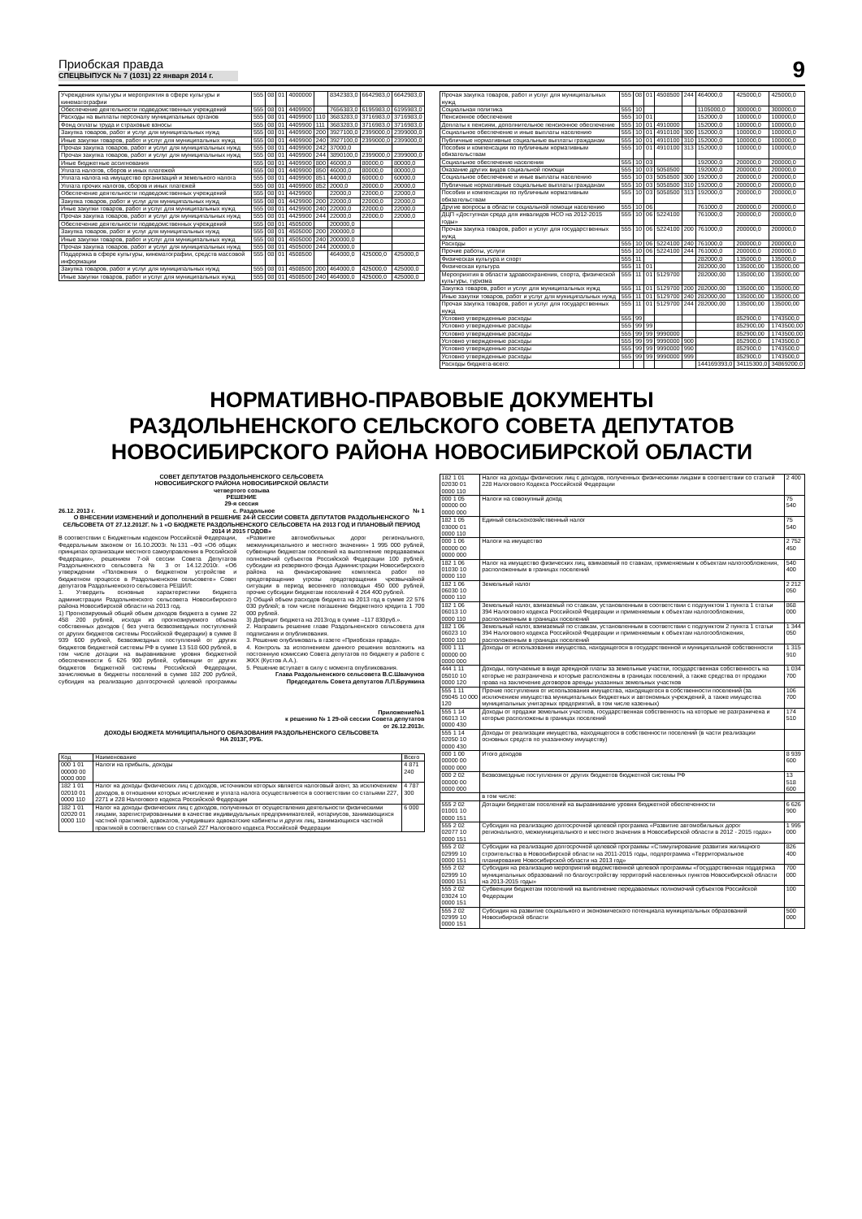Приобская правда
СПЕЦВЫПУСК № 7 (1031) 22 января 2014 г.
9
| Учреждения культуры и мероприятия в сфере культуры и кинематографии | 555 | 08 | 01 | 4000000 | | 8342383,0 | 6642983,0 | 6642983,0 |
| Обеспечение деятельности подведомственных учреждений | 555 | 08 | 01 | 4409900 | | 7656383,0 | 6195983,0 | 6195983,0 |
| Расходы на выплаты персоналу муниципальных органов | 555 | 08 | 01 | 4409900 | 110 | 3683283,0 | 3716983,0 | 3716983,0 |
| Фонд оплаты труда и страховые взносы | 555 | 08 | 01 | 4409900 | 111 | 3683283,0 | 3716983,0 | 3716983,0 |
| Закупка товаров, работ и услуг для муниципальных нужд | 555 | 08 | 01 | 4409900 | 200 | 3927100,0 | 2399000,0 | 2399000,0 |
| Иные закупки товаров, работ и услуг для муниципальных нужд | 555 | 08 | 01 | 4409900 | 240 | 3927100,0 | 2399000,0 | 2399000,0 |
| Прочая закупка товаров, работ и услуг для муниципальных нужд | 555 | 08 | 01 | 4409900 | 242 | 37000,0 | | |
| Прочая закупка товаров, работ и услуг для муниципальных нужд | 555 | 08 | 01 | 4409900 | 244 | 3890100,0 | 2399000,0 | 2399000,0 |
| Иные бюджетные ассигнования | 555 | 08 | 01 | 4409900 | 800 | 46000,0 | 80000,0 | 80000,0 |
| Уплата налогов, сборов и иных платежей | 555 | 08 | 01 | 4409900 | 850 | 46000,0 | 80000,0 | 80000,0 |
| Уплата налога на имущество организаций и земельного налога | 555 | 08 | 01 | 4409900 | 851 | 44000,0 | 60000,0 | 60000,0 |
| Уплата прочих налогов, сборов и иных платежей | 555 | 08 | 01 | 4409900 | 852 | 2000,0 | 20000,0 | 20000,0 |
| Обеспечение деятельности подведомственных учреждений | 555 | 08 | 01 | 4429900 | | 22000,0 | 22000,0 | 22000,0 |
| Закупка товаров, работ и услуг для муниципальных нужд | 555 | 08 | 01 | 4429900 | 200 | 22000,0 | 22000,0 | 22000,0 |
| Иные закупки товаров, работ и услуг для муниципальных нужд | 555 | 08 | 01 | 4429900 | 240 | 22000,0 | 22000,0 | 22000,0 |
| Прочая закупка товаров, работ и услуг для муниципальных нужд | 555 | 08 | 01 | 4429900 | 244 | 22000,0 | 22000,0 | 22000,0 |
| Обеспечение деятельности подведомственных учреждений | 555 | 08 | 01 | 4505000 | | 200000,0 | | |
| Закупка товаров, работ и услуг для муниципальных нужд | 555 | 08 | 01 | 4505000 | 200 | 200000,0 | | |
| Иные закупки товаров, работ и услуг для муниципальных нужд | 555 | 08 | 01 | 4505000 | 240 | 200000,0 | | |
| Прочая закупка товаров, работ и услуг для муниципальных нужд | 555 | 08 | 01 | 4505000 | 244 | 200000,0 | | |
| Поддержка в сфере культуры, кинематографии, средств массовой информации | 555 | 08 | 01 | 4508500 | | 464000,0 | 425000,0 | 425000,0 |
| Закупка товаров, работ и услуг для муниципальных нужд | 555 | 08 | 01 | 4508500 | 200 | 464000,0 | 425000,0 | 425000,0 |
| Иные закупки товаров, работ и услуг для муниципальных нужд | 555 | 08 | 01 | 4508500 | 240 | 464000,0 | 425000,0 | 425000,0 |
| Прочая закупка товаров, работ и услуг для муниципальных нужд | 555 | 08 | 01 | 4508500 | 244 | 464000,0 | 425000,0 | 425000,0 |
| Социальная политика | 555 | 10 | | | | 1105000,0 | 300000,0 | 300000,0 |
| Пенсионное обеспечение | 555 | 10 | 01 | | | 152000,0 | 100000,0 | 100000,0 |
| Доплаты к пенсиям, дополнительное пенсионное обеспечение | 555 | 10 | 01 | 4910000 | | 152000,0 | 100000,0 | 100000,0 |
| Социальное обеспечение и иные выплаты населению | 555 | 10 | 01 | 4910100 | 300 | 152000,0 | 100000,0 | 100000,0 |
| Публичные нормативные социальные выплаты гражданам | 555 | 10 | 01 | 4910100 | 310 | 152000,0 | 100000,0 | 100000,0 |
| Пособия и компенсации по публичным нормативным обязательствам | 555 | 10 | 01 | 4910100 | 313 | 152000,0 | 100000,0 | 100000,0 |
| Социальное обеспечение населения | 555 | 10 | 03 | | | 192000,0 | 200000,0 | 200000,0 |
| Оказание других видов социальной помощи | 555 | 10 | 03 | 5058500 | | 192000,0 | 200000,0 | 200000,0 |
| Социальное обеспечение и иные выплаты населению | 555 | 10 | 03 | 5058500 | 300 | 192000,0 | 200000,0 | 200000,0 |
| Публичные нормативные социальные выплаты гражданам | 555 | 10 | 03 | 5058500 | 310 | 192000,0 | 200000,0 | 200000,0 |
| Пособия и компенсации по публичным нормативным обязательствам | 555 | 10 | 03 | 5058500 | 313 | 192000,0 | 200000,0 | 200000,0 |
| Другие вопросы в области социальной помощи населению | 555 | 10 | 06 | | | 761000,0 | 200000,0 | 200000,0 |
| ДЦП «Доступная среда для инвалидов НСО на 2012-2015 годы» | 555 | 10 | 06 | 5224100 | | 761000,0 | 200000,0 | 200000,0 |
| Прочая закупка товаров, работ и услуг для государственных нужд | 555 | 10 | 06 | 5224100 | 200 | 761000,0 | 200000,0 | 200000,0 |
| Расходы | 555 | 10 | 06 | 5224100 | 240 | 761000,0 | 200000,0 | 200000,0 |
| Прочие работы, услуги | 555 | 10 | 06 | 5224100 | 244 | 761000,0 | 200000,0 | 200000,0 |
| Физическая культура и спорт | 555 | 11 | | | | 282000,0 | 135000,0 | 135000,0 |
| Физическая культура | 555 | 11 | 01 | | | 282000,00 | 135000,00 | 135000,00 |
| Мероприятия в области здравоохранения, спорта, физической культуры, туризма | 555 | 11 | 01 | 5129700 | | 282000,00 | 135000,00 | 135000,00 |
| Закупка товаров, работ и услуг для муниципальных нужд | 555 | 11 | 01 | 5129700 | 200 | 282000,00 | 135000,00 | 135000,00 |
| Иные закупки товаров, работ и услуг для муниципальных нужд | 555 | 11 | 01 | 5129700 | 240 | 282000,00 | 135000,00 | 135000,00 |
| Прочая закупка товаров, работ и услуг для государственных нужд | 555 | 11 | 01 | 5129700 | 244 | 282000,00 | 135000,00 | 135000,00 |
| Условно утвержденные расходы | 555 | 99 | | | | | 852900,0 | 1743500,0 |
| Условно утвержденные расходы | 555 | 99 | 99 | | | | 852900,00 | 1743500,00 |
| Условно утвержденные расходы | 555 | 99 | 99 | 9990000 | | | 852900,00 | 1743500,00 |
| Условно утвержденные расходы | 555 | 99 | 99 | 9990000 | 900 | | 852900,0 | 1743500,0 |
| Условно утвержденные расходы | 555 | 99 | 99 | 9990000 | 990 | | 852900,0 | 1743500,0 |
| Условно утвержденные расходы | 555 | 99 | 99 | 9990000 | 999 | | 852900,0 | 1743500,0 |
| Расходы бюджета-всего: | | | | | | 144169393,0 | 34115300,0 | 34869200,0 |
НОРМАТИВНО-ПРАВОВЫЕ ДОКУМЕНТЫ
РАЗДОЛЬНЕНСКОГО СЕЛЬСКОГО СОВЕТА ДЕПУТАТОВ
НОВОСИБИРСКОГО РАЙОНА НОВОСИБИРСКОЙ ОБЛАСТИ
СОВЕТ ДЕПУТАТОВ РАЗДОЛЬНЕНСКОГО СЕЛЬСОВЕТА
НОВОСИБИРСКОГО РАЙОНА НОВОСИБИРСКОЙ ОБЛАСТИ
четвертого созыва
РЕШЕНИЕ
29-я сессия
26.12. 2013 г. с. Раздольное № 1
О ВНЕСЕНИИ ИЗМЕНЕНИЙ И ДОПОЛНЕНИЙ В РЕШЕНИЕ 24-Й СЕССИИ СОВЕТА ДЕПУТАТОВ РАЗДОЛЬНЕНСКОГО СЕЛЬСОВЕТА ОТ 27.12.2012Г. № 1 «О БЮДЖЕТЕ РАЗДОЛЬНЕНСКОГО СЕЛЬСОВЕТА НА 2013 ГОД И ПЛАНОВЫЙ ПЕРИОД 2014 И 2015 ГОДОВ»
В соответствии с Бюджетным кодексом Российской Федерации, Федеральным законом от 16.10.2003г. №131 –ФЗ «Об общих принципах организации местного самоуправления в Российской Федерации», решением 7-ой сессии Совета Депутатов Раздольненского сельсовета № 3 от 14.12.2010г. «Об утверждении «Положения о бюджетном устройстве и бюджетном процессе в Раздольненском сельсовете» Совет депутатов Раздольненского сельсовета РЕШИЛ:
1. Утвердить основные характеристики бюджета администрации Раздольненского сельсовета Новосибирского района Новосибирской области на 2013 год.
1) Прогнозируемый общий объем доходов бюджета в сумме 22 458 200 рублей, исходя из прогнозируемого объема собственных доходов ( без учета безвозмездных поступлений от других бюджетов системы Российской Федерации) в сумме 8 939 600 рублей, безвозмездных поступлений от других бюджетов бюджетной системы РФ в сумме 13 518 600 рублей, в том числе дотации на выравнивание уровня бюджетной обеспеченности 6 626 900 рублей, субвенции от других бюджетов бюджетной системы Российской Федерации, зачисляемые в бюджеты поселений в сумме 182 200 рублей, субсидия на реализацию долгосрочной целевой программы «Развитие автомобильных дорог регионального, межмуниципального и местного значения» 1 995 000 рублей, субвенции бюджетам поселений на выполнение передаваемых полномочий субъектов Российской Федерации 100 рублей, субсидии из резервного фонда Администрации Новосибирского района на финансирование комплекса работ по предотвращению угрозы предотвращения чрезвычайной ситуации в период весеннего половодья 450 000 рублей, прочие субсидии бюджетам поселений 4 264 400 рублей.
2) Общий объем расходов бюджета на 2013 год в сумме 22 576 030 рублей; в том числе погашение бюджетного кредита 1 700 000 рублей.
3) Дефицит бюджета на 2013год в сумме –117 830руб.».
2. Направить решение главе Раздольненского сельсовета для подписания и опубликования.
3. Решение опубликовать в газете «Приобская правда».
4. Контроль за исполнением данного решения возложить на постоянную комиссию Совета депутатов по бюджету и работе с ЖКХ (Кустов А.А.).
5. Решение вступает в силу с момента опубликования.
Глава Раздольненского сельсовета В.С.Швачунов
Председатель Совета депутатов Л.П.Бруякина
Приложение№1
к решению № 1 29-ой сессии Совета депутатов
от 26.12.2013г.
ДОХОДЫ БЮДЖЕТА МУНИЦИПАЛЬНОГО ОБРАЗОВАНИЯ РАЗДОЛЬНЕНСКОГО СЕЛЬСОВЕТА
НА 2013Г, РУБ.
| Код | Наименование | Всего |
| --- | --- | --- |
| 000 1 01 00000 00 0000 000 | Налоги на прибыль, доходы | 4 871 240 |
| 182 1 01 02010 01 0000 110 | Налог на доходы физических лиц с доходов, источником которых является налоговый агент, за исключением доходов, в отношении которых исчисление и уплата налога осуществляются в соответствии со статьями 227, 2271 и 228 Налогового кодекса Российской Федерации | 4 787 300 |
| 182 1 01 02020 01 0000 110 | Налог на доходы физических лиц с доходов, полученных от осуществления деятельности физическими лицами, зарегистрированными в качестве индивидуальных предпринимателей, нотариусов, занимающихся частной практикой, адвокатов, учредивших адвокатские кабинеты и других лиц, занимающихся частной практикой в соответствии со статьей 227 Налогового кодекса Российской Федерации | 6 000 |
| 182 1 01 02030 01 0000 110 | Налог на доходы физических лиц с доходов, полученных физическими лицами в соответствии со статьей 228 Налогового Кодекса Российской Федерации | 2 400 |
| 000 1 05 00000 00 0000 000 | Налоги на совокупный доход | 75 540 |
| 182 1 05 03000 01 0000 110 | Единый сельскохозяйственный налог | 75 540 |
| 000 1 06 00000 00 0000 000 | Налоги на имущество | 2 752 450 |
| 182 1 06 01030 10 0000 110 | Налог на имущество физических лиц, взимаемый по ставкам, применяемым к объектам налогообложения, расположенным в границах поселений | 540 400 |
| 182 1 06 06030 10 0000 110 | Земельный налог | 2 212 050 |
| 182 1 06 06013 10 0000 110 | Земельный налог, взимаемый по ставкам, установленным в соответствии с подпунктом 1 пункта 1 статьи 394 Налогового кодекса Российской Федерации и применяемым к объектам налогообложения, расположенным в границах поселений | 868 000 |
| 182 1 06 06023 10 0000 110 | Земельный налог, взимаемый по ставкам, установленным в соответствии с подпунктом 2 пункта 1 статьи 394 Налогового кодекса Российской Федерации и применяемым к объектам налогообложения, расположенным в границах поселений | 1 344 050 |
| 000 1 11 00000 00 0000 000 | Доходы от использования имущества, находящегося в государственной и муниципальной собственности | 1 315 910 |
| 444 1 11 05010 10 0000 120 | Доходы, получаемые в виде арендной платы за земельные участки, государственная собственность на которые не разграничена и которые расположены в границах поселений, а также средства от продажи права на заключение договоров аренды указанных земельных участков | 1 034 700 |
| 555 1 11 09045 10 000 120 | Прочие поступления от использования имущества, находящегося в собственности поселений (за исключением имущества муниципальных бюджетных и автономных учреждений, а также имущества муниципальных унитарных предприятий, в том числе казенных) | 106 700 |
| 555 1 14 06013 10 0000 430 | Доходы от продажи земельных участков, государственная собственность на которые не разграничена и которые расположены в границах поселений | 174 510 |
| 555 1 14 02050 10 0000 430 | Доходы от реализации имущества, находящегося в собственности поселений (в части реализации основных средств по указанному имуществу) | |
| 000 1 00 00000 00 0000 000 | Итого доходов | 8 939 600 |
| 000 2 02 00000 00 0000 000 | Безвозмездные поступления от других бюджетов бюджетной системы РФ | 13 518 600 |
| | в том числе: | |
| 555 2 02 01001 10 0000 151 | Дотации бюджетам поселений на выравнивание уровня бюджетной обеспеченности | 6 626 900 |
| 555 2 02 02077 10 0000 151 | Субсидия на реализацию долгосрочной целевой программа «Развитие автомобильных дорог регионального, межмуниципального и местного значения в Новосибирской области в 2012 - 2015 годах» | 1 995 000 |
| 555 2 02 02999 10 0000 151 | Субсидии на реализацию долгосрочной целевой программы «Стимулирование развития жилищного строительства в Новосибирской области на 2011-2015 годы, подпрограмма «Территориальное планирование Новосибирской области на 2013 год» | 826 400 |
| 555 2 02 02999 10 0000 151 | Субсидия на реализацию мероприятий ведомственной целевой программы «Государственная поддержка муниципальных образований по благоустройству территорий населенных пунктов Новосибирской области на 2013-2015 годы» | 700 000 |
| 555 2 02 03024 10 0000 151 | Субвенции бюджетам поселений на выполнение передаваемых полномочий субъектов Российской Федерации | 100 |
| 555 2 02 02999 10 0000 151 | Субсидия на развитие социального и экономического потенциала муниципальных образований Новосибирской области | 500 000 |